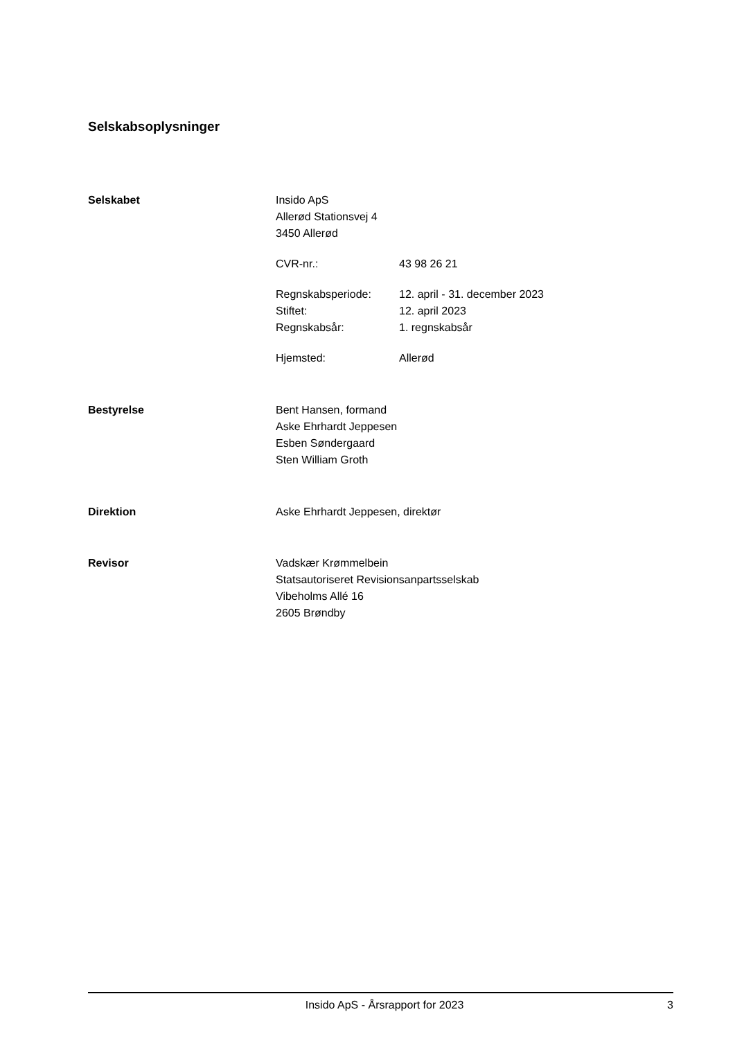Selskabsoplysninger
Selskabet Insido ApS
Allerød Stationsvej 4
3450 Allerød
CVR-nr.: 43 98 26 21
Regnskabsperiode: 12. april - 31. december 2023
Stiftet: 12. april 2023
Regnskabsår: 1. regnskabsår
Hjemsted: Allerød
Bestyrelse Bent Hansen, formand
Aske Ehrhardt Jeppesen
Esben Søndergaard
Sten William Groth
Direktion Aske Ehrhardt Jeppesen, direktør
Revisor Vadskær Krømmelbein
Statsautoriseret Revisionsanpartsselskab
Vibeholms Allé 16
2605 Brøndby
Insido ApS - Årsrapport for 2023
3